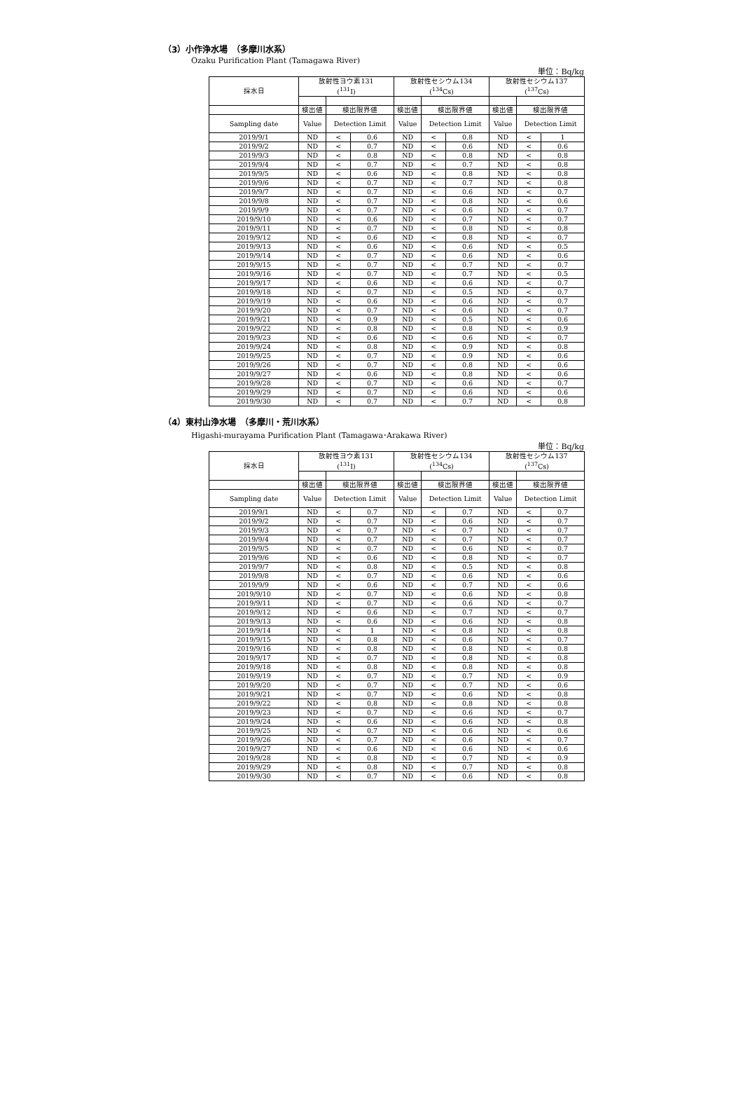（3）小作浄水場　（多摩川水系）
Ozaku Purification Plant (Tamagawa River)
単位：Bq/kg
| 採水日 | 放射性ヨウ素131 (<sup>131</sup>I) | | | 放射性セシウム134 (<sup>134</sup>Cs) | | | 放射性セシウム137 (<sup>137</sup>Cs) | | |
| --- | --- | --- | --- | --- | --- | --- | --- | --- | --- |
| | 検出値 | 検出限界値 | | 検出値 | 検出限界値 | | 検出値 | 検出限界値 | |
| Sampling date | Value | Detection Limit | | Value | Detection Limit | | Value | Detection Limit | |
| 2019/9/1 | ND | < | 0.6 | ND | < | 0.8 | ND | < | 1 |
| 2019/9/2 | ND | < | 0.7 | ND | < | 0.6 | ND | < | 0.6 |
| 2019/9/3 | ND | < | 0.8 | ND | < | 0.8 | ND | < | 0.8 |
| 2019/9/4 | ND | < | 0.7 | ND | < | 0.7 | ND | < | 0.8 |
| 2019/9/5 | ND | < | 0.6 | ND | < | 0.8 | ND | < | 0.8 |
| 2019/9/6 | ND | < | 0.7 | ND | < | 0.7 | ND | < | 0.8 |
| 2019/9/7 | ND | < | 0.7 | ND | < | 0.6 | ND | < | 0.7 |
| 2019/9/8 | ND | < | 0.7 | ND | < | 0.8 | ND | < | 0.6 |
| 2019/9/9 | ND | < | 0.7 | ND | < | 0.6 | ND | < | 0.7 |
| 2019/9/10 | ND | < | 0.6 | ND | < | 0.7 | ND | < | 0.7 |
| 2019/9/11 | ND | < | 0.7 | ND | < | 0.8 | ND | < | 0.8 |
| 2019/9/12 | ND | < | 0.6 | ND | < | 0.8 | ND | < | 0.7 |
| 2019/9/13 | ND | < | 0.6 | ND | < | 0.6 | ND | < | 0.5 |
| 2019/9/14 | ND | < | 0.7 | ND | < | 0.6 | ND | < | 0.6 |
| 2019/9/15 | ND | < | 0.7 | ND | < | 0.7 | ND | < | 0.7 |
| 2019/9/16 | ND | < | 0.7 | ND | < | 0.7 | ND | < | 0.5 |
| 2019/9/17 | ND | < | 0.6 | ND | < | 0.6 | ND | < | 0.7 |
| 2019/9/18 | ND | < | 0.7 | ND | < | 0.5 | ND | < | 0.7 |
| 2019/9/19 | ND | < | 0.6 | ND | < | 0.6 | ND | < | 0.7 |
| 2019/9/20 | ND | < | 0.7 | ND | < | 0.6 | ND | < | 0.7 |
| 2019/9/21 | ND | < | 0.9 | ND | < | 0.5 | ND | < | 0.6 |
| 2019/9/22 | ND | < | 0.8 | ND | < | 0.8 | ND | < | 0.9 |
| 2019/9/23 | ND | < | 0.6 | ND | < | 0.6 | ND | < | 0.7 |
| 2019/9/24 | ND | < | 0.8 | ND | < | 0.9 | ND | < | 0.8 |
| 2019/9/25 | ND | < | 0.7 | ND | < | 0.9 | ND | < | 0.6 |
| 2019/9/26 | ND | < | 0.7 | ND | < | 0.8 | ND | < | 0.6 |
| 2019/9/27 | ND | < | 0.6 | ND | < | 0.8 | ND | < | 0.6 |
| 2019/9/28 | ND | < | 0.7 | ND | < | 0.6 | ND | < | 0.7 |
| 2019/9/29 | ND | < | 0.7 | ND | < | 0.6 | ND | < | 0.6 |
| 2019/9/30 | ND | < | 0.7 | ND | < | 0.7 | ND | < | 0.8 |
（4）東村山浄水場　（多摩川・荒川水系）
Higashi-murayama Purification Plant (Tamagawa･Arakawa River)
単位：Bq/kg
| 採水日 | 放射性ヨウ素131 (<sup>131</sup>I) | | | 放射性セシウム134 (<sup>134</sup>Cs) | | | 放射性セシウム137 (<sup>137</sup>Cs) | | |
| --- | --- | --- | --- | --- | --- | --- | --- | --- | --- |
| | 検出値 | 検出限界値 | | 検出値 | 検出限界値 | | 検出値 | 検出限界値 | |
| Sampling date | Value | Detection Limit | | Value | Detection Limit | | Value | Detection Limit | |
| 2019/9/1 | ND | < | 0.7 | ND | < | 0.7 | ND | < | 0.7 |
| 2019/9/2 | ND | < | 0.7 | ND | < | 0.6 | ND | < | 0.7 |
| 2019/9/3 | ND | < | 0.7 | ND | < | 0.7 | ND | < | 0.7 |
| 2019/9/4 | ND | < | 0.7 | ND | < | 0.7 | ND | < | 0.7 |
| 2019/9/5 | ND | < | 0.7 | ND | < | 0.6 | ND | < | 0.7 |
| 2019/9/6 | ND | < | 0.6 | ND | < | 0.8 | ND | < | 0.7 |
| 2019/9/7 | ND | < | 0.8 | ND | < | 0.5 | ND | < | 0.8 |
| 2019/9/8 | ND | < | 0.7 | ND | < | 0.6 | ND | < | 0.6 |
| 2019/9/9 | ND | < | 0.6 | ND | < | 0.7 | ND | < | 0.6 |
| 2019/9/10 | ND | < | 0.7 | ND | < | 0.6 | ND | < | 0.8 |
| 2019/9/11 | ND | < | 0.7 | ND | < | 0.6 | ND | < | 0.7 |
| 2019/9/12 | ND | < | 0.6 | ND | < | 0.7 | ND | < | 0.7 |
| 2019/9/13 | ND | < | 0.6 | ND | < | 0.6 | ND | < | 0.8 |
| 2019/9/14 | ND | < | 1 | ND | < | 0.8 | ND | < | 0.8 |
| 2019/9/15 | ND | < | 0.8 | ND | < | 0.6 | ND | < | 0.7 |
| 2019/9/16 | ND | < | 0.8 | ND | < | 0.8 | ND | < | 0.8 |
| 2019/9/17 | ND | < | 0.7 | ND | < | 0.8 | ND | < | 0.8 |
| 2019/9/18 | ND | < | 0.8 | ND | < | 0.8 | ND | < | 0.8 |
| 2019/9/19 | ND | < | 0.7 | ND | < | 0.7 | ND | < | 0.9 |
| 2019/9/20 | ND | < | 0.7 | ND | < | 0.7 | ND | < | 0.6 |
| 2019/9/21 | ND | < | 0.7 | ND | < | 0.6 | ND | < | 0.8 |
| 2019/9/22 | ND | < | 0.8 | ND | < | 0.8 | ND | < | 0.8 |
| 2019/9/23 | ND | < | 0.7 | ND | < | 0.6 | ND | < | 0.7 |
| 2019/9/24 | ND | < | 0.6 | ND | < | 0.6 | ND | < | 0.8 |
| 2019/9/25 | ND | < | 0.7 | ND | < | 0.6 | ND | < | 0.6 |
| 2019/9/26 | ND | < | 0.7 | ND | < | 0.6 | ND | < | 0.7 |
| 2019/9/27 | ND | < | 0.6 | ND | < | 0.6 | ND | < | 0.6 |
| 2019/9/28 | ND | < | 0.8 | ND | < | 0.7 | ND | < | 0.9 |
| 2019/9/29 | ND | < | 0.8 | ND | < | 0.7 | ND | < | 0.8 |
| 2019/9/30 | ND | < | 0.7 | ND | < | 0.6 | ND | < | 0.8 |